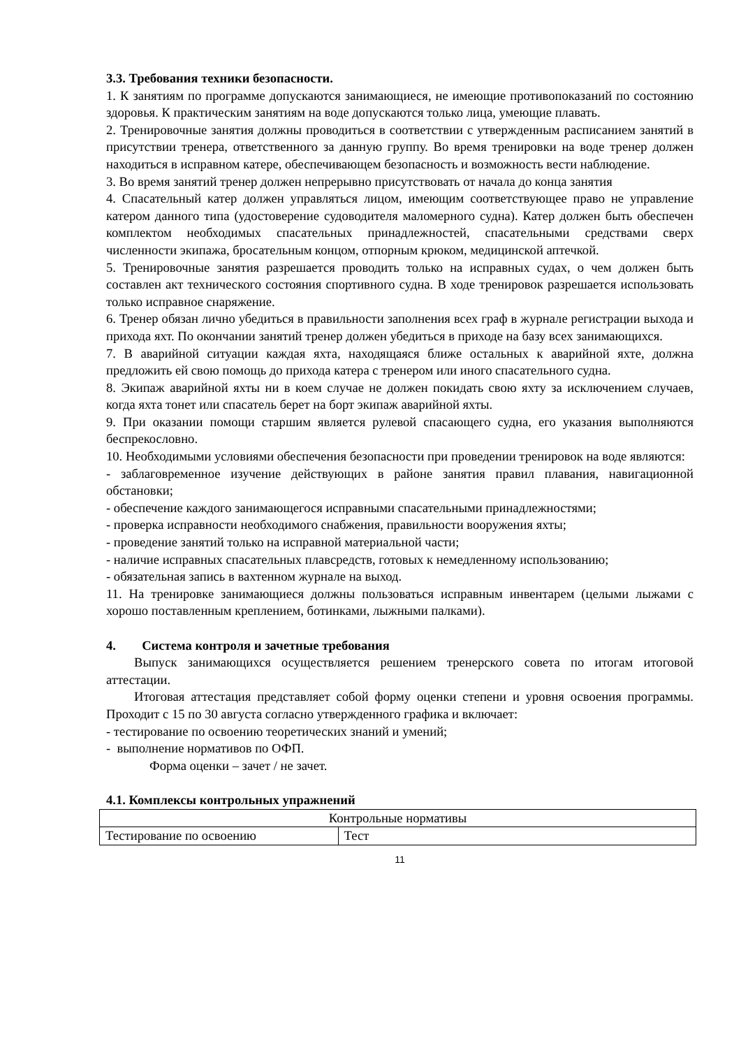3.3. Требования техники безопасности.
1. К занятиям по программе допускаются занимающиеся, не имеющие противопоказаний по состоянию здоровья. К практическим занятиям на воде допускаются только лица, умеющие плавать.
2. Тренировочные занятия должны проводиться в соответствии с утвержденным расписанием занятий в присутствии тренера, ответственного за данную группу. Во время тренировки на воде тренер должен находиться в исправном катере, обеспечивающем безопасность и возможность вести наблюдение.
3. Во время занятий тренер должен непрерывно присутствовать от начала до конца занятия
4. Спасательный катер должен управляться лицом, имеющим соответствующее право не управление катером данного типа (удостоверение судоводителя маломерного судна). Катер должен быть обеспечен комплектом необходимых спасательных принадлежностей, спасательными средствами сверх численности экипажа, бросательным концом, отпорным крюком, медицинской аптечкой.
5. Тренировочные занятия разрешается проводить только на исправных судах, о чем должен быть составлен акт технического состояния спортивного судна. В ходе тренировок разрешается использовать только исправное снаряжение.
6. Тренер обязан лично убедиться в правильности заполнения всех граф в журнале регистрации выхода и прихода яхт. По окончании занятий тренер должен убедиться в приходе на базу всех занимающихся.
7. В аварийной ситуации каждая яхта, находящаяся ближе остальных к аварийной яхте, должна предложить ей свою помощь до прихода катера с тренером или иного спасательного судна.
8. Экипаж аварийной яхты ни в коем случае не должен покидать свою яхту за исключением случаев, когда яхта тонет или спасатель берет на борт экипаж аварийной яхты.
9. При оказании помощи старшим является рулевой спасающего судна, его указания выполняются беспрекословно.
10. Необходимыми условиями обеспечения безопасности при проведении тренировок на воде являются:
- заблаговременное изучение действующих в районе занятия правил плавания, навигационной обстановки;
- обеспечение каждого занимающегося исправными спасательными принадлежностями;
- проверка исправности необходимого снабжения, правильности вооружения яхты;
- проведение занятий только на исправной материальной части;
- наличие исправных спасательных плавсредств, готовых к немедленному использованию;
- обязательная запись в вахтенном журнале на выход.
11. На тренировке занимающиеся должны пользоваться исправным инвентарем (целыми лыжами с хорошо поставленным креплением, ботинками, лыжными палками).
4. Система контроля и зачетные требования
Выпуск занимающихся осуществляется решением тренерского совета по итогам итоговой аттестации.
Итоговая аттестация представляет собой форму оценки степени и уровня освоения программы. Проходит с 15 по 30 августа согласно утвержденного графика и включает:
- тестирование по освоению теоретических знаний и умений;
- выполнение нормативов по ОФП.
Форма оценки – зачет / не зачет.
4.1. Комплексы контрольных упражнений
| Контрольные нормативы | |
| Тестирование по освоению | Тест |
11